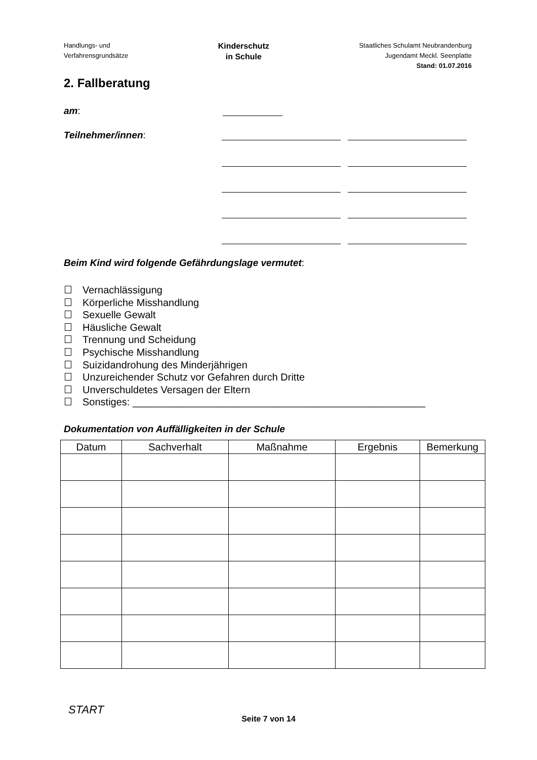Handlungs- und
Verfahrensgrundsätze
Kinderschutz
in Schule
Staatliches Schulamt Neubrandenburg
Jugendamt Meckl. Seenplatte
Stand: 01.07.2016
2. Fallberatung
am:
Teilnehmer/innen:
Beim Kind wird folgende Gefährdungslage vermutet:
Vernachlässigung
Körperliche Misshandlung
Sexuelle Gewalt
Häusliche Gewalt
Trennung und Scheidung
Psychische Misshandlung
Suizidandrohung des Minderjährigen
Unzureichender Schutz vor Gefahren durch Dritte
Unverschuldetes Versagen der Eltern
Sonstiges: ____________________________________________________
Dokumentation von Auffälligkeiten in der Schule
| Datum | Sachverhalt | Maßnahme | Ergebnis | Bemerkung |
| --- | --- | --- | --- | --- |
START
Seite 7 von 14